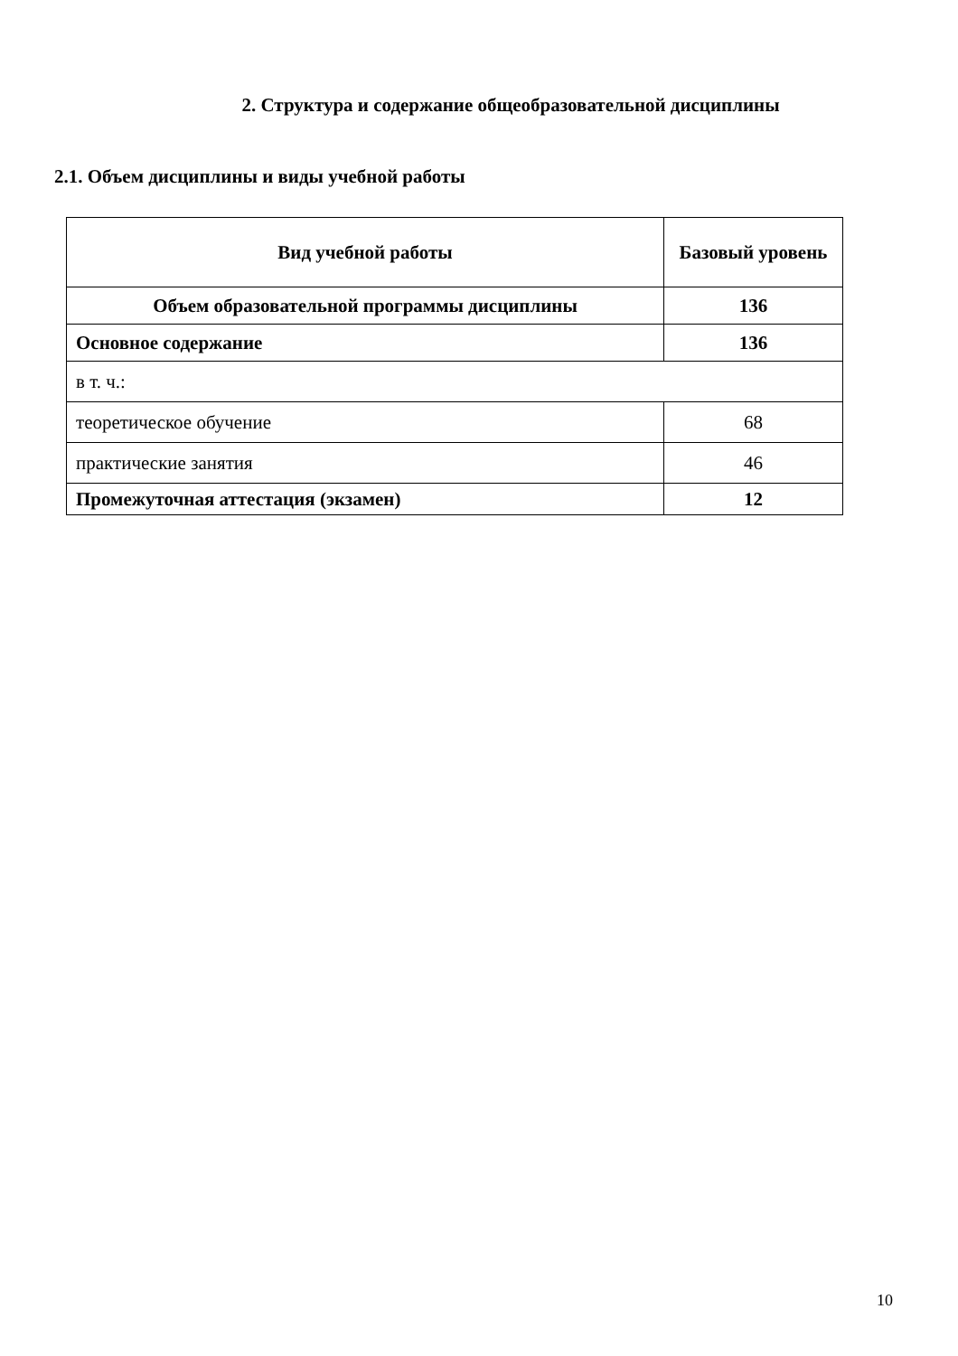2. Структура и содержание общеобразовательной дисциплины
2.1. Объем дисциплины и виды учебной работы
| Вид учебной работы | Базовый уровень |
| --- | --- |
| Объем образовательной программы дисциплины | 136 |
| Основное содержание | 136 |
| в т. ч.: | |
| теоретическое обучение | 68 |
| практические занятия | 46 |
| Промежуточная аттестация (экзамен) | 12 |
10